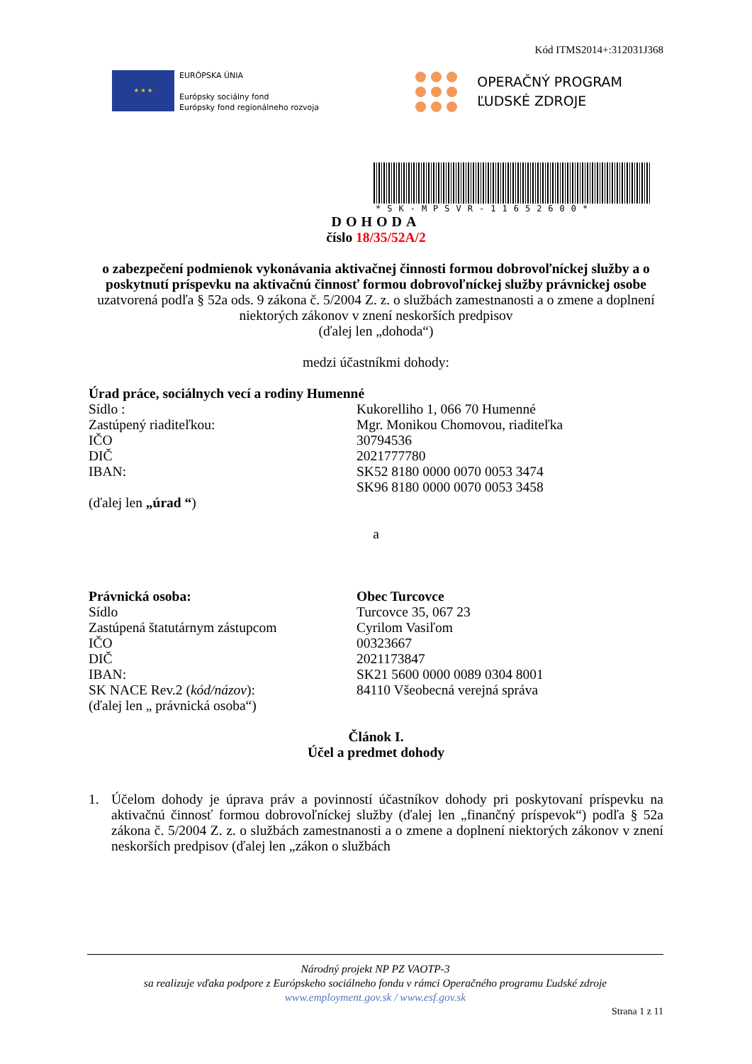Kód ITMS2014+:312031J368
★ ★ ★
EURÓPSKA ÚNIA
Európsky sociálny fond
Európsky fond regionálneho rozvoja
OPERAČNÝ PROGRAM
ĽUDSKÉ ZDROJE
*SK-MPSVR-11652600*
DOHODA
číslo 18/35/52A/2
o zabezpečení podmienok vykonávania aktivačnej činnosti formou dobrovoľníckej služby a o poskytnutí príspevku na aktivačnú činnosť formou dobrovoľníckej služby právnickej osobe
uzatvorená podľa § 52a ods. 9 zákona č. 5/2004 Z. z. o službách zamestnanosti a o zmene a doplnení niektorých zákonov v znení neskorších predpisov
(ďalej len „dohoda“)
medzi účastníkmi dohody:
Úrad práce, sociálnych vecí a rodiny Humenné
Sídlo : Kukorelliho 1, 066 70 Humenné
Zastúpený riaditeľkou: Mgr. Monikou Chomovou, riaditeľka
IČO 30794536
DIČ 2021777780
IBAN: SK52 8180 0000 0070 0053 3474
SK96 8180 0000 0070 0053 3458
(ďalej len „úrad “)
a
Právnická osoba: Obec Turcovce
Sídlo Turcovce 35, 067 23
Zastúpená štatutárnym zástupcom Cyrilom Vasiľom
IČO 00323667
DIČ 2021173847
IBAN: SK21 5600 0000 0089 0304 8001
SK NACE Rev.2 (kód/názov): 84110 Všeobecná verejná správa
(ďalej len „ právnická osoba“)
Článok I.
Účel a predmet dohody
1. Účelom dohody je úprava práv a povinností účastníkov dohody pri poskytovaní príspevku na aktivačnú činnosť formou dobrovoľníckej služby (ďalej len „finančný príspevok“) podľa § 52a zákona č. 5/2004 Z. z. o službách zamestnanosti a o zmene a doplnení niektorých zákonov v znení neskorších predpisov (ďalej len „zákon o službách
Národný projekt NP PZ VAOTP-3
sa realizuje vďaka podpore z Európskeho sociálneho fondu v rámci Operačného programu Ľudské zdroje
www.employment.gov.sk / www.esf.gov.sk
Strana 1 z 11